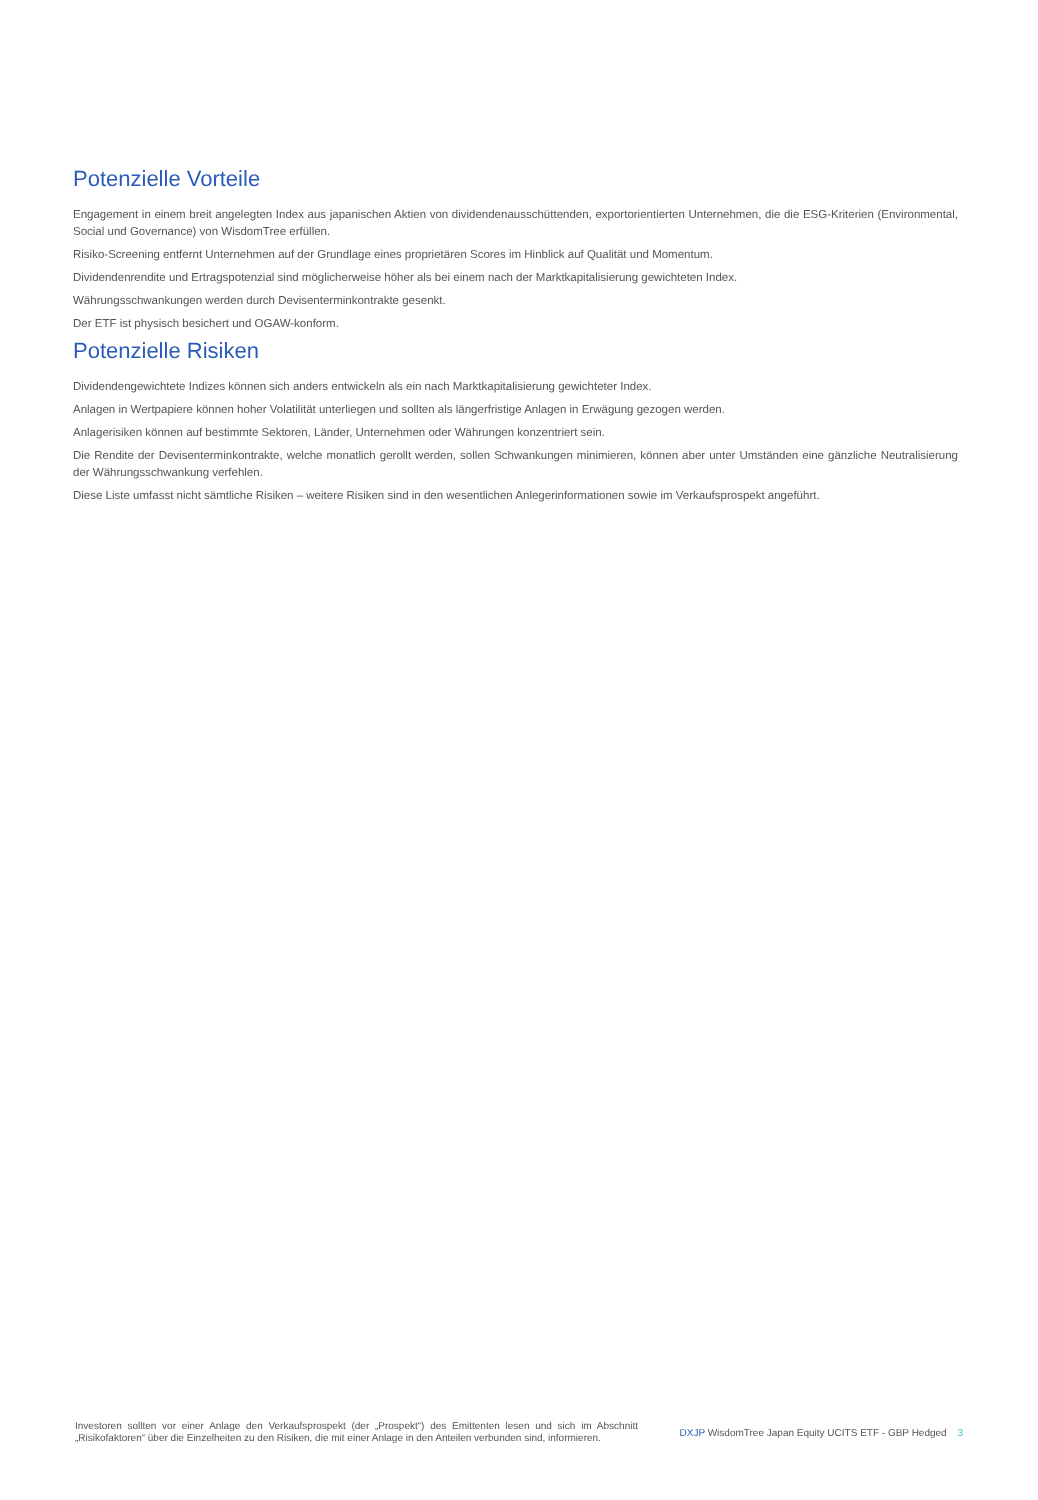Potenzielle Vorteile
Engagement in einem breit angelegten Index aus japanischen Aktien von dividendenausschüttenden, exportorientierten Unternehmen, die die ESG-Kriterien (Environmental, Social und Governance) von WisdomTree erfüllen.
Risiko-Screening entfernt Unternehmen auf der Grundlage eines proprietären Scores im Hinblick auf Qualität und Momentum.
Dividendenrendite und Ertragspotenzial sind möglicherweise höher als bei einem nach der Marktkapitalisierung gewichteten Index.
Währungsschwankungen werden durch Devisenterminkontrakte gesenkt.
Der ETF ist physisch besichert und OGAW-konform.
Potenzielle Risiken
Dividendengewichtete Indizes können sich anders entwickeln als ein nach Marktkapitalisierung gewichteter Index.
Anlagen in Wertpapiere können hoher Volatilität unterliegen und sollten als längerfristige Anlagen in Erwägung gezogen werden.
Anlagerisiken können auf bestimmte Sektoren, Länder, Unternehmen oder Währungen konzentriert sein.
Die Rendite der Devisenterminkontrakte, welche monatlich gerollt werden, sollen Schwankungen minimieren, können aber unter Umständen eine gänzliche Neutralisierung der Währungsschwankung verfehlen.
Diese Liste umfasst nicht sämtliche Risiken – weitere Risiken sind in den wesentlichen Anlegerinformationen sowie im Verkaufsprospekt angeführt.
Investoren sollten vor einer Anlage den Verkaufsprospekt (der „Prospekt“) des Emittenten lesen und sich im Abschnitt „Risikofaktoren“ über die Einzelheiten zu den Risiken, die mit einer Anlage in den Anteilen verbunden sind, informieren.
DXJP WisdomTree Japan Equity UCITS ETF - GBP Hedged 3